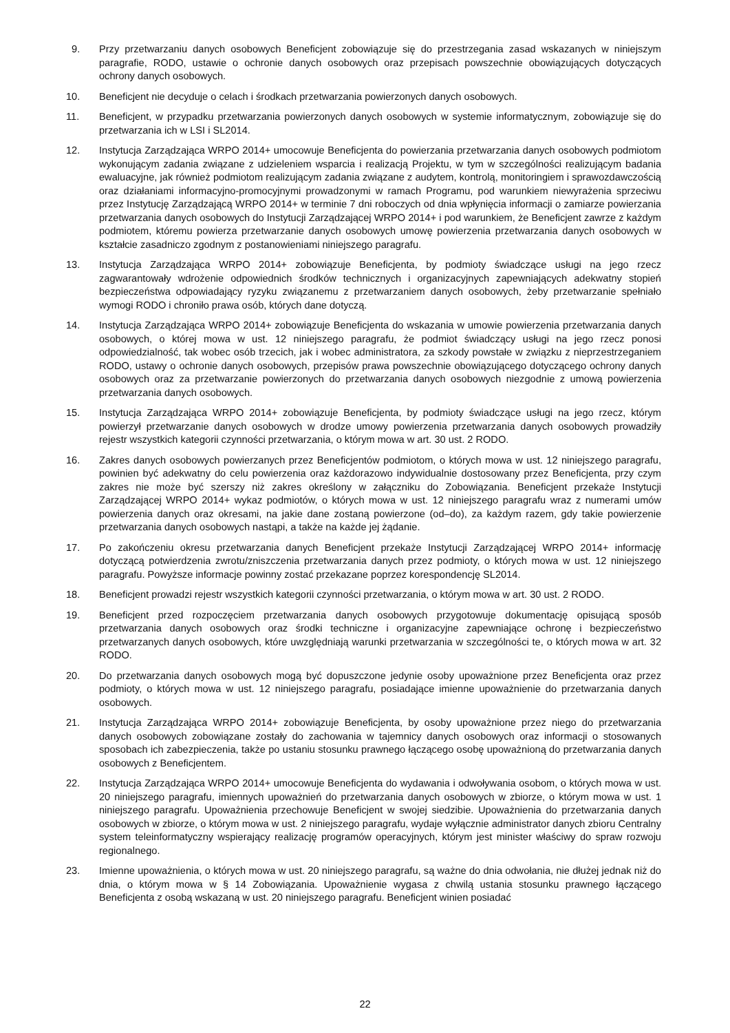9. Przy przetwarzaniu danych osobowych Beneficjent zobowiązuje się do przestrzegania zasad wskazanych w niniejszym paragrafie, RODO, ustawie o ochronie danych osobowych oraz przepisach powszechnie obowiązujących dotyczących ochrony danych osobowych.
10. Beneficjent nie decyduje o celach i środkach przetwarzania powierzonych danych osobowych.
11. Beneficjent, w przypadku przetwarzania powierzonych danych osobowych w systemie informatycznym, zobowiązuje się do przetwarzania ich w LSI i SL2014.
12. Instytucja Zarządzająca WRPO 2014+ umocowuje Beneficjenta do powierzania przetwarzania danych osobowych podmiotom wykonującym zadania związane z udzieleniem wsparcia i realizacją Projektu, w tym w szczególności realizującym badania ewaluacyjne, jak również podmiotom realizującym zadania związane z audytem, kontrolą, monitoringiem i sprawozdawczością oraz działaniami informacyjno-promocyjnymi prowadzonymi w ramach Programu, pod warunkiem niewyrażenia sprzeciwu przez Instytucję Zarządzającą WRPO 2014+ w terminie 7 dni roboczych od dnia wpłynięcia informacji o zamiarze powierzania przetwarzania danych osobowych do Instytucji Zarządzającej WRPO 2014+ i pod warunkiem, że Beneficjent zawrze z każdym podmiotem, któremu powierza przetwarzanie danych osobowych umowę powierzenia przetwarzania danych osobowych w kształcie zasadniczo zgodnym z postanowieniami niniejszego paragrafu.
13. Instytucja Zarządzająca WRPO 2014+ zobowiązuje Beneficjenta, by podmioty świadczące usługi na jego rzecz zagwarantowały wdrożenie odpowiednich środków technicznych i organizacyjnych zapewniających adekwatny stopień bezpieczeństwa odpowiadający ryzyku związanemu z przetwarzaniem danych osobowych, żeby przetwarzanie spełniało wymogi RODO i chroniło prawa osób, których dane dotyczą.
14. Instytucja Zarządzająca WRPO 2014+ zobowiązuje Beneficjenta do wskazania w umowie powierzenia przetwarzania danych osobowych, o której mowa w ust. 12 niniejszego paragrafu, że podmiot świadczący usługi na jego rzecz ponosi odpowiedzialność, tak wobec osób trzecich, jak i wobec administratora, za szkody powstałe w związku z nieprzestrzeganiem RODO, ustawy o ochronie danych osobowych, przepisów prawa powszechnie obowiązującego dotyczącego ochrony danych osobowych oraz za przetwarzanie powierzonych do przetwarzania danych osobowych niezgodnie z umową powierzenia przetwarzania danych osobowych.
15. Instytucja Zarządzająca WRPO 2014+ zobowiązuje Beneficjenta, by podmioty świadczące usługi na jego rzecz, którym powierzył przetwarzanie danych osobowych w drodze umowy powierzenia przetwarzania danych osobowych prowadziły rejestr wszystkich kategorii czynności przetwarzania, o którym mowa w art. 30 ust. 2 RODO.
16. Zakres danych osobowych powierzanych przez Beneficjentów podmiotom, o których mowa w ust. 12 niniejszego paragrafu, powinien być adekwatny do celu powierzenia oraz każdorazowo indywidualnie dostosowany przez Beneficjenta, przy czym zakres nie może być szerszy niż zakres określony w załączniku do Zobowiązania. Beneficjent przekaże Instytucji Zarządzającej WRPO 2014+ wykaz podmiotów, o których mowa w ust. 12 niniejszego paragrafu wraz z numerami umów powierzenia danych oraz okresami, na jakie dane zostaną powierzone (od–do), za każdym razem, gdy takie powierzenie przetwarzania danych osobowych nastąpi, a także na każde jej żądanie.
17. Po zakończeniu okresu przetwarzania danych Beneficjent przekaże Instytucji Zarządzającej WRPO 2014+ informację dotyczącą potwierdzenia zwrotu/zniszczenia przetwarzania danych przez podmioty, o których mowa w ust. 12 niniejszego paragrafu. Powyższe informacje powinny zostać przekazane poprzez korespondencję SL2014.
18. Beneficjent prowadzi rejestr wszystkich kategorii czynności przetwarzania, o którym mowa w art. 30 ust. 2 RODO.
19. Beneficjent przed rozpoczęciem przetwarzania danych osobowych przygotowuje dokumentację opisującą sposób przetwarzania danych osobowych oraz środki techniczne i organizacyjne zapewniające ochronę i bezpieczeństwo przetwarzanych danych osobowych, które uwzględniają warunki przetwarzania w szczególności te, o których mowa w art. 32 RODO.
20. Do przetwarzania danych osobowych mogą być dopuszczone jedynie osoby upoważnione przez Beneficjenta oraz przez podmioty, o których mowa w ust. 12 niniejszego paragrafu, posiadające imienne upoważnienie do przetwarzania danych osobowych.
21. Instytucja Zarządzająca WRPO 2014+ zobowiązuje Beneficjenta, by osoby upoważnione przez niego do przetwarzania danych osobowych zobowiązane zostały do zachowania w tajemnicy danych osobowych oraz informacji o stosowanych sposobach ich zabezpieczenia, także po ustaniu stosunku prawnego łączącego osobę upoważnioną do przetwarzania danych osobowych z Beneficjentem.
22. Instytucja Zarządzająca WRPO 2014+ umocowuje Beneficjenta do wydawania i odwoływania osobom, o których mowa w ust. 20 niniejszego paragrafu, imiennych upoważnień do przetwarzania danych osobowych w zbiorze, o którym mowa w ust. 1 niniejszego paragrafu. Upoważnienia przechowuje Beneficjent w swojej siedzibie. Upoważnienia do przetwarzania danych osobowych w zbiorze, o którym mowa w ust. 2 niniejszego paragrafu, wydaje wyłącznie administrator danych zbioru Centralny system teleinformatyczny wspierający realizację programów operacyjnych, którym jest minister właściwy do spraw rozwoju regionalnego.
23. Imienne upoważnienia, o których mowa w ust. 20 niniejszego paragrafu, są ważne do dnia odwołania, nie dłużej jednak niż do dnia, o którym mowa w § 14 Zobowiązania. Upoważnienie wygasa z chwilą ustania stosunku prawnego łączącego Beneficjenta z osobą wskazaną w ust. 20 niniejszego paragrafu. Beneficjent winien posiadać
22